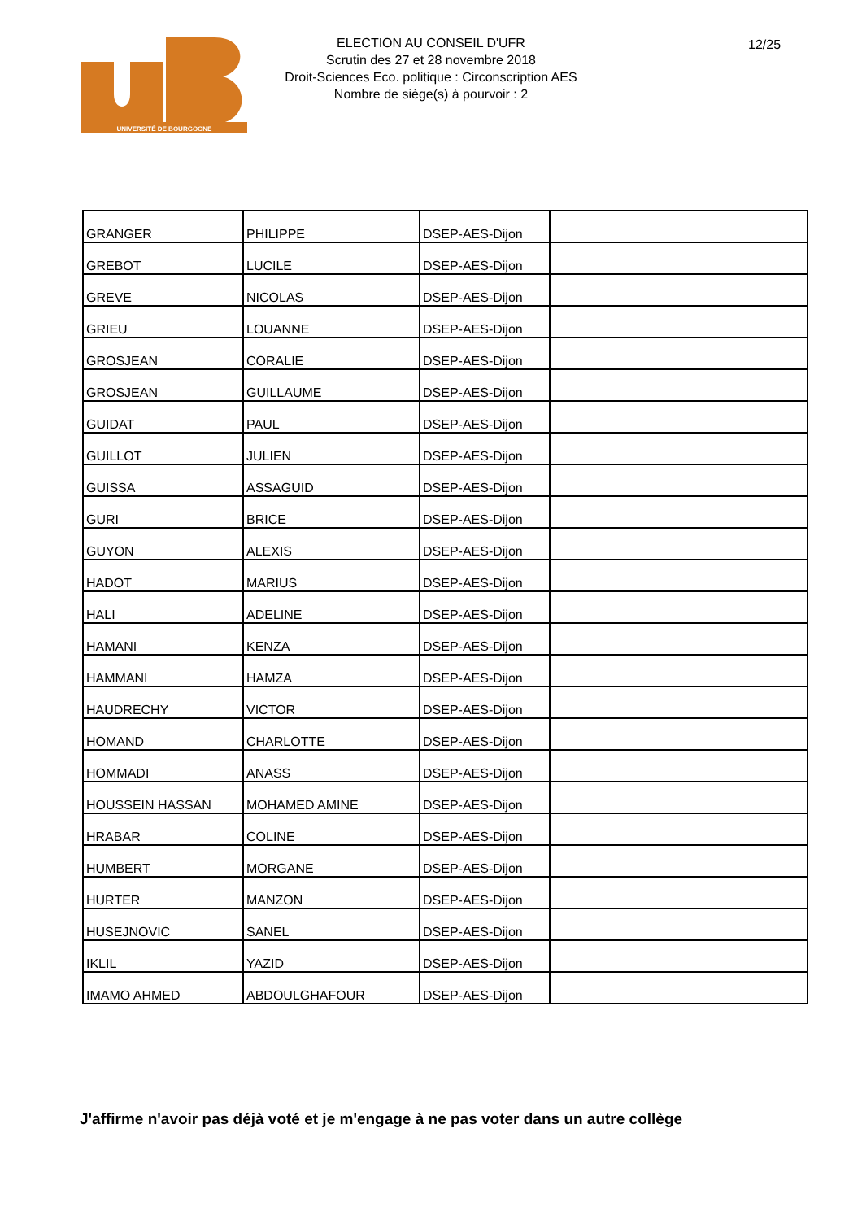UNIVERSITÉ DE BOURGOGNE
ELECTION AU CONSEIL D'UFR
Scrutin des 27 et 28 novembre 2018
Droit-Sciences Eco. politique : Circonscription AES
Nombre de siège(s) à pourvoir : 2
12/25
| GRANGER | PHILIPPE | DSEP-AES-Dijon | |
| GREBOT | LUCILE | DSEP-AES-Dijon | |
| GREVE | NICOLAS | DSEP-AES-Dijon | |
| GRIEU | LOUANNE | DSEP-AES-Dijon | |
| GROSJEAN | CORALIE | DSEP-AES-Dijon | |
| GROSJEAN | GUILLAUME | DSEP-AES-Dijon | |
| GUIDAT | PAUL | DSEP-AES-Dijon | |
| GUILLOT | JULIEN | DSEP-AES-Dijon | |
| GUISSA | ASSAGUID | DSEP-AES-Dijon | |
| GURI | BRICE | DSEP-AES-Dijon | |
| GUYON | ALEXIS | DSEP-AES-Dijon | |
| HADOT | MARIUS | DSEP-AES-Dijon | |
| HALI | ADELINE | DSEP-AES-Dijon | |
| HAMANI | KENZA | DSEP-AES-Dijon | |
| HAMMANI | HAMZA | DSEP-AES-Dijon | |
| HAUDRECHY | VICTOR | DSEP-AES-Dijon | |
| HOMAND | CHARLOTTE | DSEP-AES-Dijon | |
| HOMMADI | ANASS | DSEP-AES-Dijon | |
| HOUSSEIN HASSAN | MOHAMED AMINE | DSEP-AES-Dijon | |
| HRABAR | COLINE | DSEP-AES-Dijon | |
| HUMBERT | MORGANE | DSEP-AES-Dijon | |
| HURTER | MANZON | DSEP-AES-Dijon | |
| HUSEJNOVIC | SANEL | DSEP-AES-Dijon | |
| IKLIL | YAZID | DSEP-AES-Dijon | |
| IMAMO AHMED | ABDOULGHAFOUR | DSEP-AES-Dijon | |
J'affirme n'avoir pas déjà voté et je m'engage à ne pas voter dans un autre collège